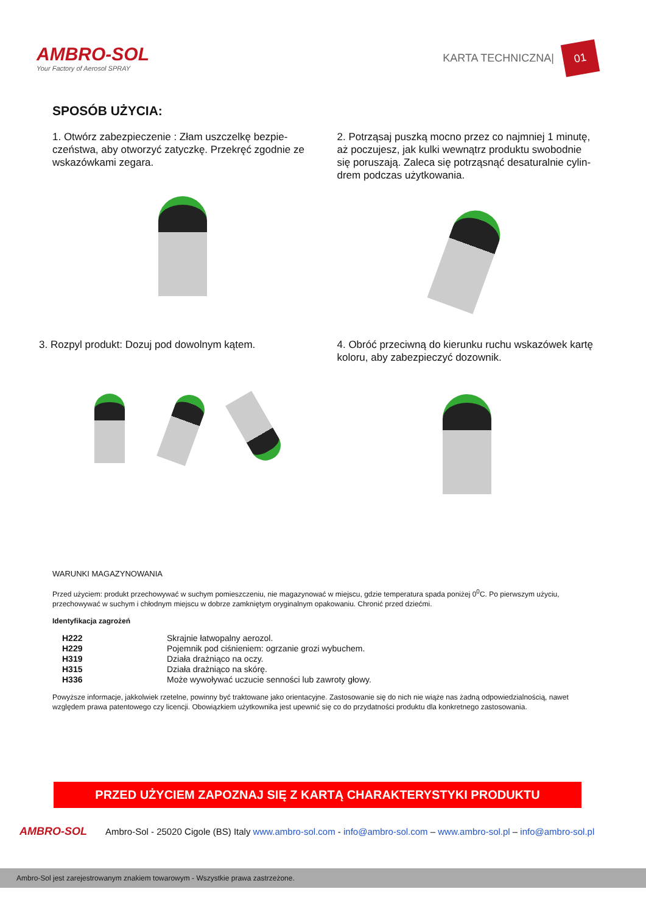AMBRO-SOL
Your Factory of Aerosol SPRAY
KARTA TECHNICZNA| 01
SPOSÓB UŻYCIA:
1. Otwórz zabezpieczenie : Złam uszczelkę bezpie-czeństwa, aby otworzyć zatyczkę. Przekręć zgodnie ze wskazówkami zegara.
2. Potrząsaj puszką mocno przez co najmniej 1 minutę, aż poczujesz, jak kulki wewnątrz produktu swobodnie się poruszają. Zaleca się potrząsnąć desaturalnie cylin-drem podczas użytkowania.
3. Rozpyl produkt: Dozuj pod dowolnym kątem.
4. Obróć przeciwną do kierunku ruchu wskazówek kartę koloru, aby zabezpieczyć dozownik.
WARUNKI MAGAZYNOWANIA
Przed użyciem: produkt przechowywać w suchym pomieszczeniu, nie magazynować w miejscu, gdzie temperatura spada poniżej 0<sup>0</sup>C. Po pierwszym użyciu, przechowywać w suchym i chłodnym miejscu w dobrze zamkniętym oryginalnym opakowaniu. Chronić przed dziećmi.
Identyfikacja zagrożeń
| H222 | Skrajnie łatwopalny aerozol. |
| H229 | Pojemnik pod ciśnieniem: ogrzanie grozi wybuchem. |
| H319 | Działa drażniąco na oczy. |
| H315 | Działa drażniąco na skórę. |
| H336 | Może wywoływać uczucie senności lub zawroty głowy. |
Powyższe informacje, jakkolwiek rzetelne, powinny być traktowane jako orientacyjne. Zastosowanie się do nich nie wiąże nas żadną odpowiedzialnością, nawet względem prawa patentowego czy licencji. Obowiązkiem użytkownika jest upewnić się co do przydatności produktu dla konkretnego zastosowania.
PRZED UŻYCIEM ZAPOZNAJ SIĘ Z KARTĄ CHARAKTERYSTYKI PRODUKTU
AMBRO-SOL
Ambro-Sol - 25020 Cigole (BS) Italy www.ambro-sol.com - info@ambro-sol.com – www.ambro-sol.pl – info@ambro-sol.pl
Ambro-Sol jest zarejestrowanym znakiem towarowym - Wszystkie prawa zastrzeżone.